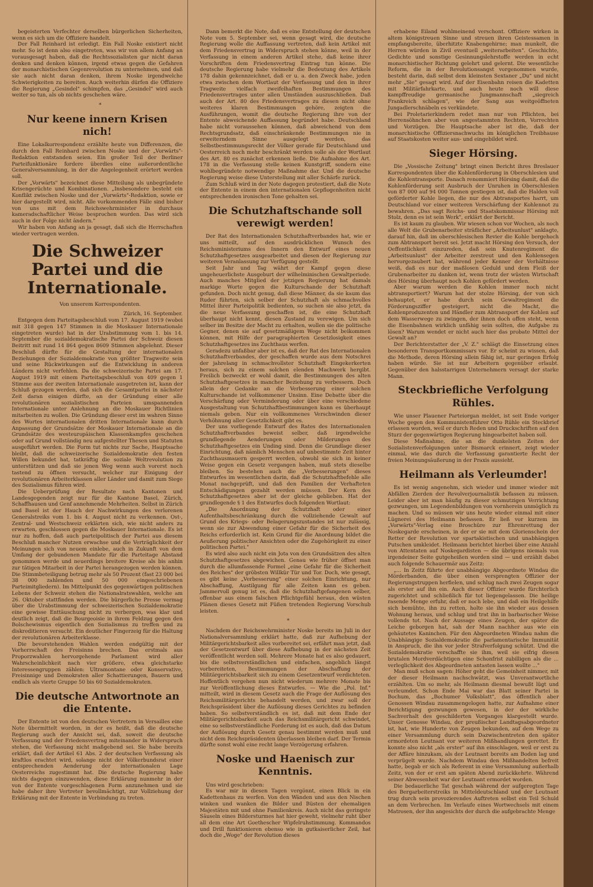begeisterten Verfechter derselben bürgerlichen Sicherheiten, wenn es sich um die Offiziere handelt.
Der Fall Reinhard ist erledigt. Ein Fall Noske existiert nicht mehr. So ist denn also eingetreten, was wir von allem Anfang an vorausgesagt haben, daß die Rechtssozialisten gar nicht daran denken und denken können, irgend etwas gegen die Gefahren der monarchistischen Gegenrevolution zu unternehmen, und daß sie auch nicht daran denken, ihrem Noske irgendwelche Schwierigkeiten zu bereiten. Auch weiterhin dürfen die Offiziere die Regierung „Gesindel" schimpfen, das „Gesindel" wird auch weiter so tun, als ob nichts geschehen wäre.
*
Nur keene innern Krisen nich!
Eine Lokalkorrespondenz erzählte heute von Differenzen, die durch den Fall Reinhard zwischen Noske und der „Vorwärts"-Redaktion entstanden seien. Ein großer Teil der Berliner Parteifunktionäre fordere überdies eine außerordentliche Generalversammlung, in der die Angelegenheit erörtert werden soll.
Der „Vorwärts" bezeichnet diese Mitteilung als unbegründete Krisengerüchte und Kombinationen. „Insbesondere besteht ein Konflikt zwischen Noske und der „Vorwärts"-Redaktion, sowie er hier dargestellt wird, nicht. Alle vorkommenden Fälle sind bisher von uns mit dem Reichswehrminister in durchaus kameradschaftlicher Weise besprochen worden. Das wird sich auch in der Folge nicht ändern."
Wir haben von Anfang an ja gesagt, daß sich die Herrschaften wieder vertragen werden.
Die Schweizer Partei und die Internationale.
Von unserem Korrespondenten.
Zürich, 16. September.
Entgegen dem Parteitagsbeschluß vom 17. August 1919 (wobei mit 318 gegen 147 Stimmen in die Moskauer Internationale eingetreten wurde) hat in der Urabstimmung vom 1. bis 14. September die sozialdemokratische Partei der Schweiz diesen Beitritt mit rund 14 864 gegen 8609 Stimmen abgelehnt. Dieser Beschluß dürfte für die Gestaltung der internationalen Beziehungen der Sozialdemokratie von größter Tragweite sein und seine Rückwirkungen auf die Entwicklung in anderen Ländern nicht verfehlen. Da die schweizerische Partei am 17. August 1919 mit einem Parteitagsbeschluß von 409 gegen 1 Stimme aus der zweiten Internationale ausgetreten ist, kann der Schluß gezogen werden, daß sich die Gesamtpartei in nächster Zeit daran einigen dürfte, an der Gründung einer alle revolutionären sozialistischen Parteien umspannenden Internationale unter Anlehnung an die Moskauer Richtlinien mitarbeiten zu wollen. Die Gründung dieser erst im wahren Sinne des Wortes internationalen dritten Internationale kann durch Anpassung der Grundsätze der Moskauer Internationale an die Grundsätze des westeuropäischen Klassenkampfes geschehen oder auf Grund vollständig neu aufgestellter Thesen und Statuten ausgeführt werden. Die Form tut nichts zur Sache, Hauptsache bleibt, daß die schweizerische Sozialdemokratie den festen Willen bekundet hat, tatkräftig die soziale Weltrevolution zu unterstützen und daß sie jenen Weg wenn auch vorerst noch tastend zu öffnen versucht, welcher zur Einigung der revolutionären Arbeiterklassen aller Länder und damit zum Siege des Sozialismus führen wird.
Die Ueberprüfung der Resultate nach Kantonen und Landesgegenden zeigt nur für die Kantone Basel, Zürich, Schaffhausen und Genf annehmende Mehrheiten. Selbst in Zürich und Basel ist der Hauch der Nachwirkungen des verlorenen Generalstreiks vom 1. bis 4. August nicht zu verkennen. Ost-, Zentral- und Westschweiz erklärten sich, wie nicht anders zu erwarten, geschlossen gegen die Moskauer Internationale. Es ist nur zu hoffen, daß auch parteipolitisch der Partei aus diesem Beschluß mancher Nutzen erwachse und die Verträglichkeit der Meinungen sich von neuem einlebe, auch in Zukunft von dem Umfang der gebundenen Mandate für die Parteitage Abstand genommen werde und neuerdings breitere Kreise als bis anhin zur tätigen Mitarbeit in der Partei herangezogen werden können. Die Stimmbeteiligung betrug mehr als 50 Prozent (fast 23 000 bei 38 000 zahlenden und 50 000 eingeschriebenen Parteimitgliedern). Im Mittelpunkt des gegenwärtigen politischen Lebens der Schweiz stehen die Nationalratswahlen, welche am 26. Oktober stattfinden werden. Die bürgerliche Presse vermag über die Urabstimmung der schweizerischen Sozialdemokratie eine gewisse Enttäuschung nicht zu verbergen, was klar und deutlich zeigt, daß die Bourgeoisie in ihrem Feldzug gegen den Bolschewismus eigentlich den Sozialismus zu treffen und zu diskreditieren versucht. Ein deutlicher Fingerzeig für die Haltung der revolutionären Arbeiterklasse.
Die bevorstehenden Wahlen werden endgültig mit der Vorherrschaft des Freisinns brechen. Das erstmals aus Proporzwahlen hervorgehende Parlament wird aller Wahrscheinlichkeit nach vier größere, etwa gleichstarke Interessengruppen zählen: Ultramontane oder Konservative, Freisinnige und Demokraten aller Schattierungen, Bauern und endlich als vierte Gruppe 50 bis 60 Sozialdemokraten.
Die deutsche Antwortnote an die Entente.
Der Entente ist von den deutschen Vertretern in Versailles eine Note übermittelt worden, in der es heißt, daß die deutsche Regierung auch der Ansicht sei, daß, soweit die deutsche Verfassung und der Friedensvertrag miteinander in Widerspruch stehen, die Verfassung nicht maßgebend sei. Sie habe bereits erklärt, daß der Artikel 61 Abs. 2 der deutschen Verfassung als kraftlos erachtet wird, solange nicht der Völkerbundsrat einer entsprechenden Aenderung der internationalen Lage Oesterreichs zugestimmt hat. Die deutsche Regierung habe nichts dagegen einzuwenden, diese Erklärung nunmehr in der von der Entente vorgeschlagenen Form anzunehmen und sie habe daher ihre Vertreter bevollmächtigt, zur Vollziehung der Erklärung mit der Entente in Verbindung zu treten.
Dann bemerkt die Note, daß es eine Entstellung der deutschen Note vom 5. September sei, wenn gesagt wird, die deutsche Regierung wolle die Auffassung vertreten, daß kein Artikel mit dem Friedensvertrag in Widerspruch stehen könne, weil in der Verfassung in einem anderen Artikel stehe, daß keine ihrer Vorschriften dem Friedensvertrag Eintrag tun könne. Die deutsche Regierung habe vielmehr die Bedeutung des Artikels 178 dahin gekennzeichnet, daß er u. a. den Zweck habe, jeden etwa zwischen dem Wortlaut der Verfassung und den in ihrer Tragweite vielfach zweifelhaften Bestimmungen des Friedensvertrages unter allen Umständen auszuschließen. Daß auch der Art. 80 des Friedensvertrages zu diesen nicht ohne weiteres klaren Bestimmungen gehöre, zeigten die Ausführungen, womit die deutsche Regierung ihre von der Entente abweichende Auffassung begründet habe. Deutschland habe nicht voraussehen können, daß abweichend von dem Rechtsgrundsatz, daß einschränkende Bestimmungen nie in erweiterndem Sinne ausgelegt werden, das Selbstbestimmungsrecht der Völker gerade für Deutschland und Oesterreich noch mehr beschränkt werden solle als der Wortlaut des Art. 80 es zunächst erkennen ließe. Die Aufnahme des Art. 178 in die Verfassung stelle keinen Kunstgriff, sondern eine wohlbegründete notwendige Maßnahme dar. Und die deutsche Regierung weise diese Unterstellung mit aller Schärfe zurück.
Zum Schluß wird in der Note dagegen protestiert, daß die Note der Entente in einem den internationalen Gepflogenheiten nicht entsprechenden ironischen Tone gehalten sei.
Die Schutzhaftschande soll verewigt werden!
Der Rat des Internationalen Schutzhaftverbandes hat, wie er uns mitteilt, auf den ausdrücklichen Wunsch des Reichsministeriums des Innern den Entwurf eines neuen Schutzhaftgesetzes ausgearbeitet und diesen der Regierung zur weiteren Veranlassung zur Verfügung gestellt.
Seit Jahr und Tag währt der Kampf gegen diese ungeheuerlichste Ausgeburt der wilhelminischen Gewaltperiode. Auch manches Mitglied der jetzigen Regierung hat damals markige Worte gegen die Kulturschande der Schutzhaft gefunden. Doch nicht genug, daß diese Männer, da sie kaum das Ruder führten, sich selber der Schutzhaft als schmachvolles Mittel ihrer Parteipolitik bedienten, so suchen sie also jetzt, da die neue Verfassung geschaffen ist, die eine Schutzhaft überhaupt nicht kennt, diesen Zustand zu verewigen. Um sich selber im Besitze der Macht zu erhalten, wollen sie die politische Gegner, denen sie auf gesetzmäßigem Wege nicht beikommen können, mit Hilfe der paragraphierten Gesetzlosigkeit eines Schutzhaftgesetzes ins Zuchthaus werfen.
Geradezu unfaßbar aber ist es, daß der Rat des Internationalen Schutzhaftverbandes, der geschaffen wurde aus dem Notschrei der jahrelang in schmachvollster Schutzhaft Eingekerkerten heraus, sich zu einem solchen elenden Machwerk hergibt. Freilich bezweckt er wohl damit, die Bestimmungen des alten Schutzhaftgesetzes in mancher Beziehung zu verbessern. Doch allein der Gedanke an die Verbesserung einer solchen Kulturschande ist vollkommener Unsinn. Eine Debatte über die Verschärfung oder Verminderung oder über eine verschiedene Ausgestaltung von Schutzhaftbestimmungen kann es überhaupt niemals geben. Nur ein vollkommenes Verschwinden dieser Verhöhnung aller Gesetzlichkeit gibt es.
Der uns vorliegende Entwurf des Rates des Internationalen Schutzhaftverbandes beweist selber, daß irgendwelche grundlegende Aenderungen oder Milderungen des Schutzhaftgesetzes ein Unding sind. Denn die Grundlage dieser Einrichtung, daß nämlich Menschen auf unbestimmte Zeit hinter Zuchthausmauern gesperrt werden, obwohl sie sich in keiner Weise gegen ein Gesetz vergangen haben, muß stets dieselbe bleiben. So bestehen auch die „Verbesserungen" dieses Entwurfes im wesentlichen darin, daß die Schutzhaftbefehle alle Monat nachgeprüft, und daß den Familien der Verhafteten Entschädigungen gezahlt werden müssen. Der Kern des Schutzhaftgesetzes aber ist der gleiche geblieben. Hat der grundlegende § 1 des Entwurfes doch folgenden Wortlaut:
„Die Anordnung der Schutzhaft oder einer Aufenthaltsbeschränkung durch die vollziehende Gewalt auf Grund des Kriegs- oder Belagerungszustandes ist nur zulässig, wenn sie zur Abwendung einer Gefahr für die Sicherheit des Reichs erforderlich ist. Kein Grund für die Anordnung bildet die Aeußerung politischer Ansichten oder die Zugehörigkeit zu einer politischen Partei."
Es wird also auch nicht ein Jota von den Grundsätzen des alten Schutzhaftgesetzes abgewichen. Genau wie früher öffnet man durch die allumfassende Formel „eine Gefahr für die Sicherheit des Reiches" der gröbsten Willkür Tür und Tor. Doch, wie gesagt, es gibt keine „Verbesserung" einer solchen Einrichtung, nur Abschaffung, Austilgung für alle Zeiten kann es geben. Jammervoll genug ist es, daß die Schutzhaftgefangenen selber, offenbar aus einem falschen Pflichtgefühl heraus, den wüsten Plänen dieses Gesetz mit Füßen tretenden Regierung Vorschub leisten.
*
Nachdem der Reichswehrminister Noske bereits im Juli in der Nationalversammlung erklärt hatte, daß zur Aufhebung der Militärgerichtsbarkeit alles vorbereitet sei, erfährt man jetzt, daß der Gesetzentwurf über diese Aufhebung in der nächsten Zeit veröffentlicht werden soll. Mehrere Monate hat es also gedauert, bis die selbstverständlichen und einfachen, angeblich längst vorbereiteten, Bestimmungen der Abschaffung der Militärgerichtsbarkeit sich zu einem Gesetzentwurf verdichteten. Hoffentlich vergehen nun nicht wiederum mehrere Monate bis zur Veröffentlichung dieses Entwurfes. — Wie die „Pol. Inf." mitteilt, wird in diesem Gesetz auch die Frage der Auflösung des Reichsmilitärgerichts behandelt werden, und zwar soll der Reichspräsident über die Auflösung dieses Gerichtes zu befinden haben. So selbstverständlich es ist, daß mit dem Ende der Militärgerichtsbarkeit auch das Reichsmilitärgericht schwindet, eine so selbstverständliche Forderung ist es auch, daß das Datum der Auflösung durch Gesetz genau bestimmt werden muß und nicht dem Reichspräsidenten überlassen bleiben darf. Der Termin dürfte sonst wohl eine recht lange Verzögerung erfahren.
Noske und Haenisch zur Kenntnis.
Uns wird geschrieben:
Es war mir in diesen Tagen vergönnt, einen Blick in ein Kadettenhaus zu werfen. Von den Wänden und aus den Nischen winken und wanken die Bilder und Büsten der ehemaligen Majestäten mit und ohne Familienkreis. Auch nicht das geringste Säuseln eines Bildersturmes hat hier geweht, vielmehr ruht über all dem eine Art Goethescher Wipfelruhstimmung. Kommandos und Drill funktionieren ebenso wie in gutkaiserlicher Zeil, hat doch die „Woge" der Revolution dieses
erhabene Eiland wohlmeinend verschont. Offiziere wirken in altem königstreuen Sinne und streuen ihren Geistessamen in empfangsbereite, überhitzte Knabengehirne; man munkelt, die Herren würden in Zivil eventuell „weiterarbeiten". Geschichte, Gedichte und sonstige Gesinnungslehrstoffe werden in echt monarchistischer Richtung gelehrt und gelernt. Die wesentliche Reform, die in der Revolutionsangst vorgenommen wurde, besteht darin, daß selbst dem kleinsten Sextaner „Du" und nicht mehr „Sie" gesagt wird. Auf der Eisenbahn reisen die Kadetten mit Militärfahrkarte, und auch heute noch will diese kampffreudige germanische Jungmannschaft „siegreich Frankreich schlagen", wie der Sang aus weitgeöffneten Jungadlerschnäbeln es verkündete.
Bei Proletarierkindern redet man nur von Pflichten, bei Herrensöhnchen aber von angestammten Rechten, Vorrechten und Vorzügen. Die Hauptsache aber ist die, daß der monarchistische Offiziersnachwuchs im königlichen Treibhause auf Staatskosten weiter aus- und eingebildet wird.
Sieger Hörsing.
Die „Vossische Zeitung" bringt einen Bericht ihres Breslauer Korrespondenten über die Kohlenförderung in Oberschlesien und die Kohlentransporte. Danach renommiert Hörsing damit, daß die Kohlenförderung seit Ausbruch der Unruhen in Oberschlesien von 87 000 auf 94 000 Tonnen gestiegen ist, daß die Halden voll geförderter Kohle liegen, die nur des Abtransportes harrt, um Deutschland vor einer weiteren Verschärfung der Kohlennot zu bewahren. „Das sagt Reichs- und Staatskommissar Hörsing mit Stolz, denn es ist sein Werk", erklärt der Bericht.
Es ist kaum zu glauben. Wir wiesen schon vor Wochen, als noch alle Welt die Grubenarbeiter sträflicher „Arbeitsunlust" anklagte, darauf hin, daß im oberschlesischen Revier die Kohle bergehoch zum Abtransport bereit sei. Jetzt macht Hörsing den Versuch, der Oeffentlichkeit einzureden, daß sein Knutenregiment die „Arbeitsunlust" der Arbeiter zerstreut und den Kohlensegen hervorgezaubert hat, während jeder Kenner der Verhältnisse weiß, daß es nur der maßlosen Geduld und dem Fleiß der Grubenarbeiter zu danken ist, wenn trotz der wüsten Wirtschaft des Hörsing überhaupt noch Kohlen gefördert werden.
Aber warum werden die Kohlen immer noch nicht abtransportiert? Warum hat der stolze Hörsing, der von sich behauptet, er habe durch sein Gewaltregiment die Förderungsziffer gesteigert, nicht die Macht, die Kohlenproduzenten und Händler zum Abtransport der Kohlen auf dem Wasserwege zu zwingen, der ihnen doch offen steht, wenn die Eisenbahnen wirklich unfähig sein sollten, die Aufgabe zu lösen? Warum wendet er nicht auch hier das probate Mittel der Gewalt an?
Der Berichterstatter der „V. Z." schlägt die Einsetzung eines besonderen Transportkommissars vor. Er scheint zu wissen, daß die Methode, deren Hörsing allein fähig ist, nur geringen Erfolg haben würde. Sie ist nur Arbeitern gegenüber erlaubt. Gegenüber den halsstarrigen Unternehmern versagt der starke Mann.
Steckbriefliche Verfolgung Rühles.
Wie unser Plauener Parteiorgan meldet, ist seit Ende voriger Woche gegen den Kommunistenführer Otto Rühle ein Steckbrief erlassen worden, weil er durch Reden und Druckschriften auf den Sturz der gegenwärtigen Regierung hingearbeitet haben soll.
Diese Maßnahme, die an die dunkelsten Zeiten der Sozialistenverfolgungen unter Bismarck erinnert, zeigt wieder einmal, wie das durch die Verfassung garantierte Recht der freien Meinungsäußerung in der Praxis aussieht.
Heilmann als Verleumder!
Es ist wenig angenehm, sich wieder und immer wieder mit Abfällen Zierden der Revolverjournalistik befassen zu müssen. Leider aber ist man häufig zu dieser schmutzigen Verrichtung gezwungen, um Legendenbildungen von vornherein unmöglich zu machen. Und so müssen wir uns heute wieder einmal mit einer Lügnerei des Heilmann befassen. Er ließ vor kurzem im „Vorwärts"-Verlag eine Broschüre zur Ehrenrettung der Noskegarde erscheinen, in der er sie mit dem Glorienschein der Retter der Revolution vor spartakistischen und unabhängigen Putschen umkleidet. Heilmann berichtet hierbei über eine Anzahl von Attentaten auf Noskegardisten — die übrigens niemals von irgendeiner Seite gutgeheißen worden sind — und erzählt dabei auch folgende Schauermär aus Zeitz:
„... In Zeitz führte der unabhängige Abgeordnete Windau die Mörderbanden, die über einen versprengten Offizier der Regierungstruppen herfielen, und schlug nach zwei Zeugen sogar als erster auf ihn ein. Auch dieser Offizier wurde fürchterlich zugerichtet und schließlich für tot liegengelassen. Die heilige rasende Menge erfuhr, daß er noch lebe, und daß ein Heilgehilfe sich bemühte, ihn zu retten, holte sie ihn wieder aus dessen Wohnung heraus, und schlug und trat ihn in barbarischer Weise vollends tot. Nach der Aussage eines Zeugen, der später die Leiche geborgen hat, sah der Mann nachher aus wie ein gehäutetes Kaninchen. Für den Abgeordneten Windau nahm die Unabhängige Sozialdemokratie die parlamentarische Immunität in Anspruch, die ihn vor jeder Strafverfolgung schützt. Und die Sozialdemokratie verschaffte sie ihm, weil sie eifrig diesen brutalen Mordverdächtigen eine Schonfrist zubilligen als die ... verleglichkeit des Abgeordneten antasten lassen wollte ..."
Man muß schon sagen: Höher geht die Gemeinheit nimmer, mit der dieser Heilmann nachschwätzt, was Unverantwortliche erzählten. Um so mehr, als Heilmann diesmal bewußt lügt und verleumdet. Schon Ende Mai war das Blatt seiner Partei in Bochum, das „Bochumer Volksblatt", das öffentlich aber Genossen Windau zusammengelogen hatte, zur Aufnahme einer Berichtigung gezwungen gewesen, in der der wirkliche Sachverhalt des geschilderten Vorganges klargestellt wurde. Unser Genosse Windau, der preußischer Landtagsabgeordneter ist, hat, wie Hunderte von Zeugen bekunden, auf dem Wege zu einer Versammlung durch sein Dazwischentreten den später ermordeten Leutnant vor weiteren Mißhandlungen gerettet. Er konnte also nicht „als erster" auf ihn einschlagen, weil er erst zu der Affäre hinzukam, als der Leutnant bereits am Boden lag und verprügelt wurde. Nachdem Windau den Mißhandelten befreit hatte, begab er sich als Referent in eine Versammlung außerhalb Zeitz, von der er erst am späten Abend zurückkehrte. Während seiner Abwesenheit war der Leutnant ermordet worden.
Die bedauerliche Tat geschah während der aufgeregten Tage des Bergarbeiterstreiks in Mitteldeutschland und der Leutnant trug durch sein provozierendes Auftreten selbst ein Teil Schuld an dem Verbrechen. Im Verlaufe eines Wortwechsels mit einem Matrosen, der ihn angesichts der durch die aufgebrachte Menge